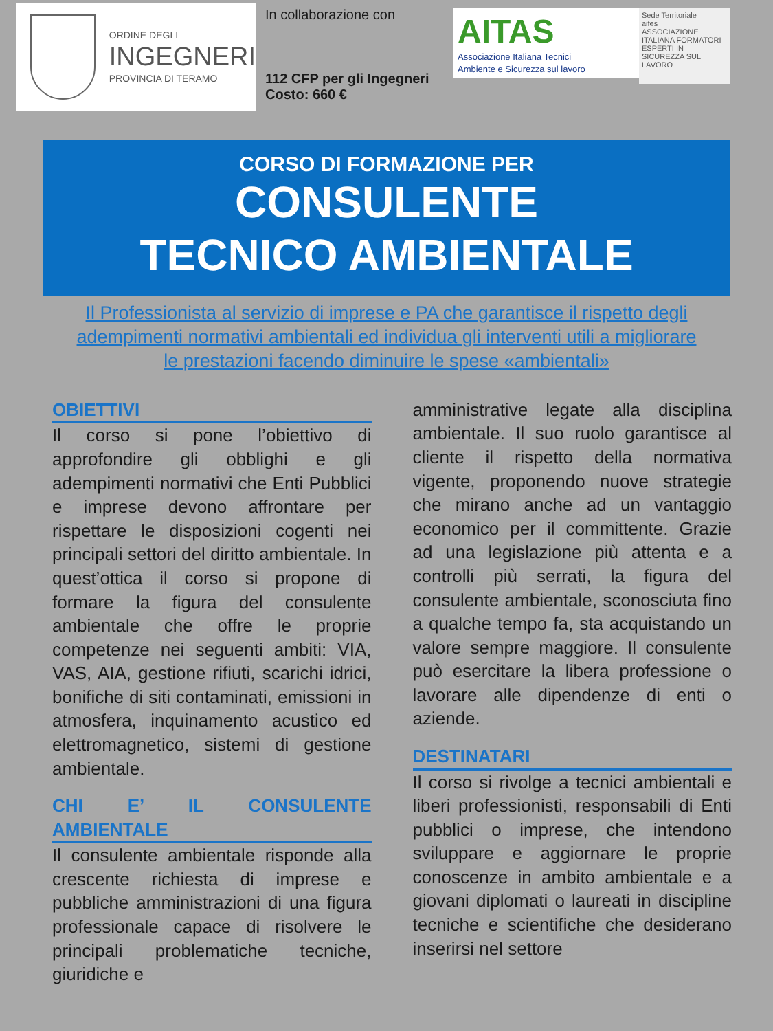ORDINE DEGLI
INGEGNERI
PROVINCIA DI TERAMO
In collaborazione con
112 CFP per gli Ingegneri
Costo: 660 €
AITAS
Associazione Italiana Tecnici
Ambiente e Sicurezza sul lavoro
Sede Territoriale
aifes
ASSOCIAZIONE ITALIANA FORMATORI ESPERTI IN SICUREZZA SUL LAVORO
CORSO DI FORMAZIONE PER
CONSULENTE
TECNICO AMBIENTALE
Il Professionista al servizio di imprese e PA che garantisce il rispetto degli adempimenti normativi ambientali ed individua gli interventi utili a migliorare le prestazioni facendo diminuire le spese «ambientali»
OBIETTIVI
Il corso si pone l’obiettivo di approfondire gli obblighi e gli adempimenti normativi che Enti Pubblici e imprese devono affrontare per rispettare le disposizioni cogenti nei principali settori del diritto ambientale. In quest’ottica il corso si propone di formare la figura del consulente ambientale che offre le proprie competenze nei seguenti ambiti: VIA, VAS, AIA, gestione rifiuti, scarichi idrici, bonifiche di siti contaminati, emissioni in atmosfera, inquinamento acustico ed elettromagnetico, sistemi di gestione ambientale.
CHI E’ IL CONSULENTE AMBIENTALE
Il consulente ambientale risponde alla crescente richiesta di imprese e pubbliche amministrazioni di una figura professionale capace di risolvere le principali problematiche tecniche, giuridiche e
amministrative legate alla disciplina ambientale. Il suo ruolo garantisce al cliente il rispetto della normativa vigente, proponendo nuove strategie che mirano anche ad un vantaggio economico per il committente. Grazie ad una legislazione più attenta e a controlli più serrati, la figura del consulente ambientale, sconosciuta fino a qualche tempo fa, sta acquistando un valore sempre maggiore. Il consulente può esercitare la libera professione o lavorare alle dipendenze di enti o aziende.
DESTINATARI
Il corso si rivolge a tecnici ambientali e liberi professionisti, responsabili di Enti pubblici o imprese, che intendono sviluppare e aggiornare le proprie conoscenze in ambito ambientale e a giovani diplomati o laureati in discipline tecniche e scientifiche che desiderano inserirsi nel settore